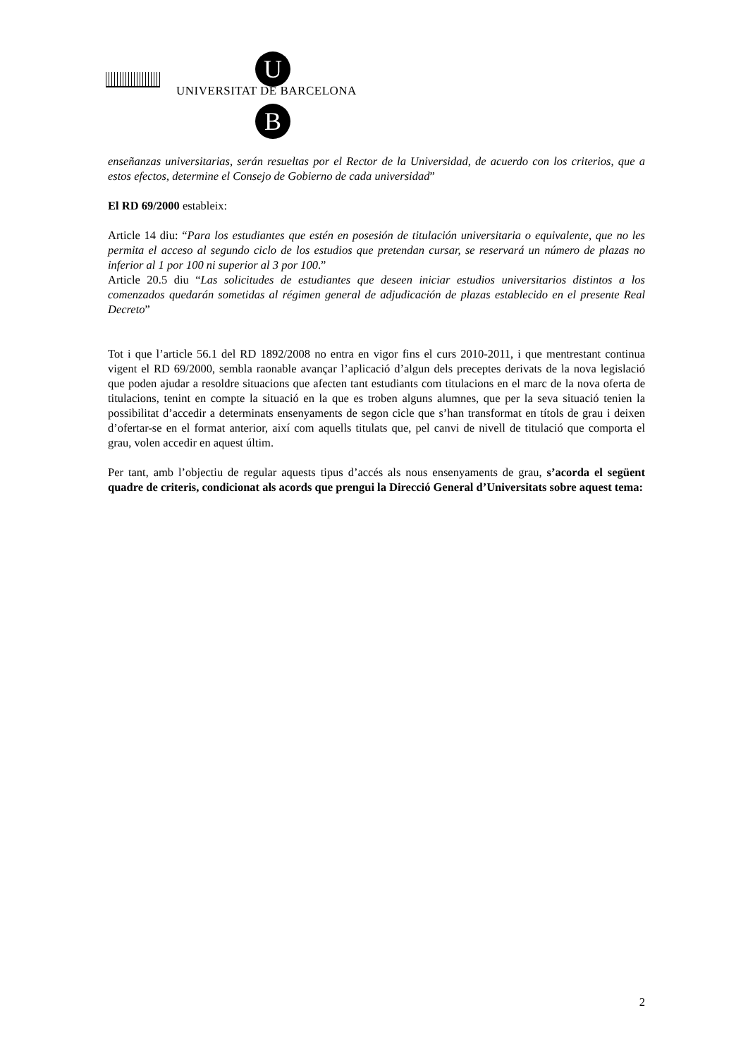U
UNIVERSITAT DE BARCELONA
B
enseñanzas universitarias, serán resueltas por el Rector de la Universidad, de acuerdo con los criterios, que a estos efectos, determine el Consejo de Gobierno de cada universidad”
El RD 69/2000 estableix:
Article 14 diu: “Para los estudiantes que estén en posesión de titulación universitaria o equivalente, que no les permita el acceso al segundo ciclo de los estudios que pretendan cursar, se reservará un número de plazas no inferior al 1 por 100 ni superior al 3 por 100.”
Article 20.5 diu “Las solicitudes de estudiantes que deseen iniciar estudios universitarios distintos a los comenzados quedarán sometidas al régimen general de adjudicación de plazas establecido en el presente Real Decreto”
Tot i que l’article 56.1 del RD 1892/2008 no entra en vigor fins el curs 2010-2011, i que mentrestant continua vigent el RD 69/2000, sembla raonable avançar l’aplicació d’algun dels preceptes derivats de la nova legislació que poden ajudar a resoldre situacions que afecten tant estudiants com titulacions en el marc de la nova oferta de titulacions, tenint en compte la situació en la que es troben alguns alumnes, que per la seva situació tenien la possibilitat d’accedir a determinats ensenyaments de segon cicle que s’han transformat en títols de grau i deixen d’ofertar-se en el format anterior, així com aquells titulats que, pel canvi de nivell de titulació que comporta el grau, volen accedir en aquest últim.
Per tant, amb l’objectiu de regular aquests tipus d’accés als nous ensenyaments de grau, s’acorda el següent quadre de criteris, condicionat als acords que prengui la Direcció General d’Universitats sobre aquest tema:
2